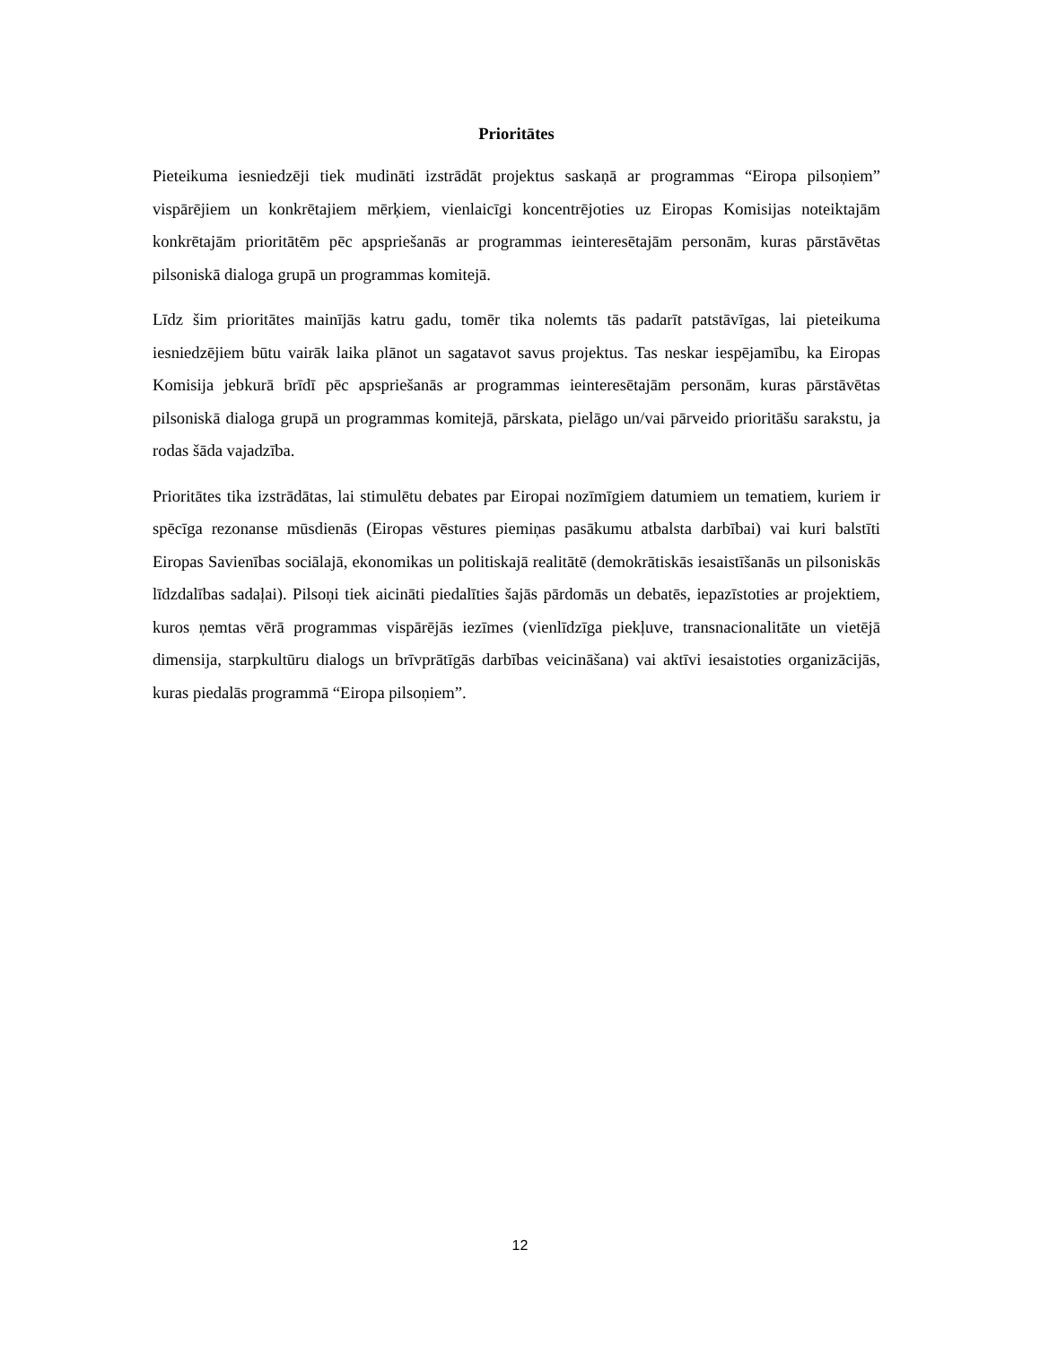Prioritātes
Pieteikuma iesniedzēji tiek mudināti izstrādāt projektus saskaņā ar programmas “Eiropa pilsoņiem” vispārējiem un konkrētajiem mērķiem, vienlaicīgi koncentrējoties uz Eiropas Komisijas noteiktajām konkrētajām prioritātēm pēc apspriešanās ar programmas ieinteresētajām personām, kuras pārstāvētas pilsoniskā dialoga grupā un programmas komitejā.
Līdz šim prioritātes mainījās katru gadu, tomēr tika nolemts tās padarīt patstāvīgas, lai pieteikuma iesniedzējiem būtu vairāk laika plānot un sagatavot savus projektus. Tas neskar iespējamību, ka Eiropas Komisija jebkurā brīdī pēc apspriešanās ar programmas ieinteresētajām personām, kuras pārstāvētas pilsoniskā dialoga grupā un programmas komitejā, pārskata, pielāgo un/vai pārveido prioritāšu sarakstu, ja rodas šāda vajadzība.
Prioritātes tika izstrādātas, lai stimulētu debates par Eiropai nozīmīgiem datumiem un tematiem, kuriem ir spēcīga rezonanse mūsdienās (Eiropas vēstures piemiņas pasākumu atbalsta darbībai) vai kuri balstīti Eiropas Savienības sociālajā, ekonomikas un politiskajā realitātē (demokrātiskās iesaistīšanās un pilsoniskās līdzdalības sadaļai). Pilsoņi tiek aicināti piedalīties šajās pārdomās un debatēs, iepazīstoties ar projektiem, kuros ņemtas vērā programmas vispārējās iezīmes (vienlīdzīga piekļuve, transnacionalitāte un vietējā dimensija, starpkultūru dialogs un brīvprātīgās darbības veicināšana) vai aktīvi iesaistoties organizācijās, kuras piedalās programmā “Eiropa pilsoņiem”.
12